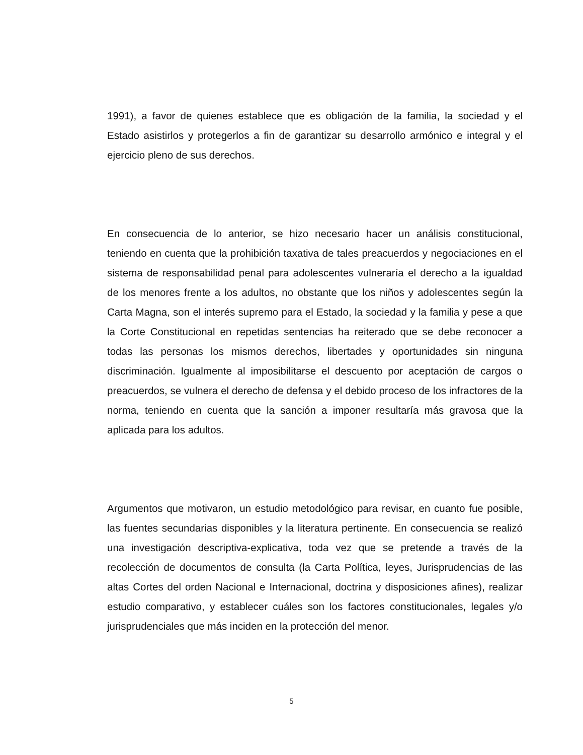1991), a favor de quienes establece que es obligación de la familia, la sociedad y el Estado asistirlos y protegerlos a fin de garantizar su desarrollo armónico e integral y el ejercicio pleno de sus derechos.
En consecuencia de lo anterior, se hizo necesario hacer un análisis constitucional, teniendo en cuenta que la prohibición taxativa de tales preacuerdos y negociaciones en el sistema de responsabilidad penal para adolescentes vulneraría el derecho a la igualdad de los menores frente a los adultos, no obstante que los niños y adolescentes según la Carta Magna, son el interés supremo para el Estado, la sociedad y la familia y pese a que la Corte Constitucional en repetidas sentencias ha reiterado que se debe reconocer a todas las personas los mismos derechos, libertades y oportunidades sin ninguna discriminación. Igualmente al imposibilitarse el descuento por aceptación de cargos o preacuerdos, se vulnera el derecho de defensa y el debido proceso de los infractores de la norma, teniendo en cuenta que la sanción a imponer resultaría más gravosa que la aplicada para los adultos.
Argumentos que motivaron, un estudio metodológico para revisar, en cuanto fue posible, las fuentes secundarias disponibles y la literatura pertinente. En consecuencia se realizó una investigación descriptiva-explicativa, toda vez que se pretende a través de la recolección de documentos de consulta (la Carta Política, leyes, Jurisprudencias de las altas Cortes del orden Nacional e Internacional, doctrina y disposiciones afines), realizar estudio comparativo, y establecer cuáles son los factores constitucionales, legales y/o jurisprudenciales que más inciden en la protección del menor.
5